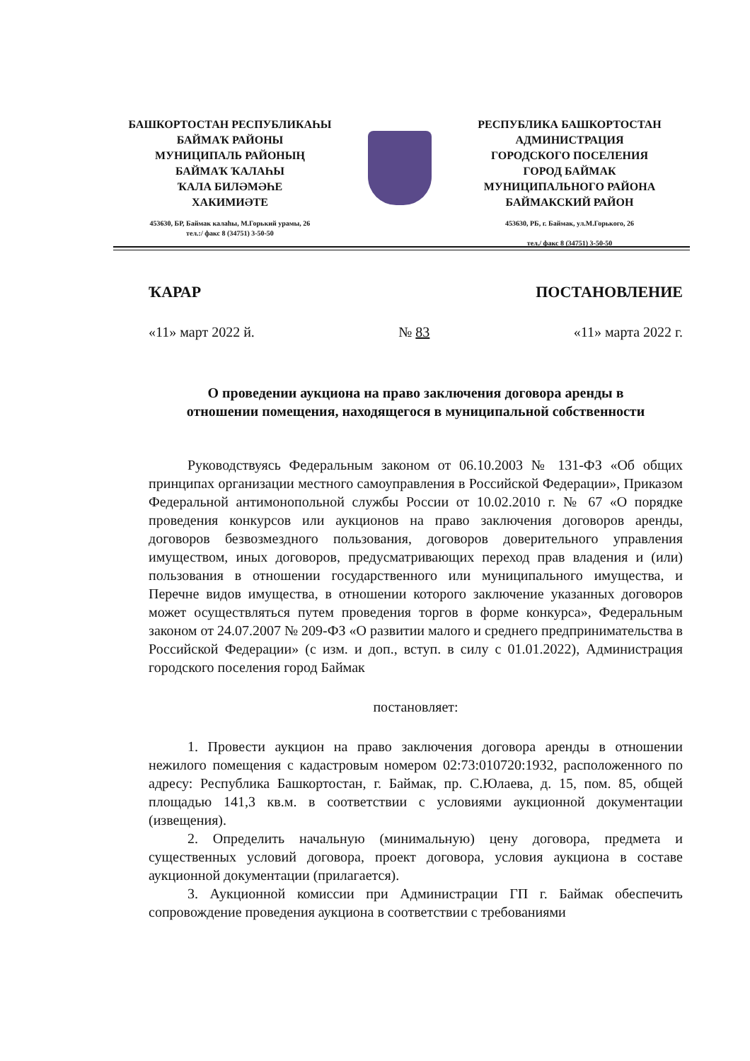БАШКОРТОСТАН РЕСПУБЛИКАҺЫ
БАЙМАҠ РАЙОНЫ
МУНИЦИПАЛЬ РАЙОНЫҢ
БАЙМАҠ ҠАЛАҺЫ
ҠАЛА БИЛӘМӘҺЕ
ХАКИМИӘТЕ
453630, БР, Баймак калаһы, М.Горький урамы, 26
тел.:/ факс 8 (34751) 3-50-50
РЕСПУБЛИКА БАШКОРТОСТАН
АДМИНИСТРАЦИЯ
ГОРОДСКОГО ПОСЕЛЕНИЯ
ГОРОД БАЙМАК
МУНИЦИПАЛЬНОГО РАЙОНА
БАЙМАКСКИЙ РАЙОН
453630, РБ, г. Баймак, ул.М.Горького, 26
тел./ факс 8 (34751) 3-50-50
ҠАРАР ПОСТАНОВЛЕНИЕ
«11» март 2022 й. № 83 «11» марта 2022 г.
О проведении аукциона на право заключения договора аренды в
отношении помещения, находящегося в муниципальной собственности
Руководствуясь Федеральным законом от 06.10.2003 № 131-ФЗ «Об общих принципах организации местного самоуправления в Российской Федерации», Приказом Федеральной антимонопольной службы России от 10.02.2010 г. № 67 «О порядке проведения конкурсов или аукционов на право заключения договоров аренды, договоров безвозмездного пользования, договоров доверительного управления имуществом, иных договоров, предусматривающих переход прав владения и (или) пользования в отношении государственного или муниципального имущества, и Перечне видов имущества, в отношении которого заключение указанных договоров может осуществляться путем проведения торгов в форме конкурса», Федеральным законом от 24.07.2007 № 209-ФЗ «О развитии малого и среднего предпринимательства в Российской Федерации» (с изм. и доп., вступ. в силу с 01.01.2022), Администрация городского поселения город Баймак
постановляет:
1. Провести аукцион на право заключения договора аренды в отношении нежилого помещения с кадастровым номером 02:73:010720:1932, расположенного по адресу: Республика Башкортостан, г. Баймак, пр. С.Юлаева, д. 15, пом. 85, общей площадью 141,3 кв.м. в соответствии с условиями аукционной документации (извещения).
2. Определить начальную (минимальную) цену договора, предмета и существенных условий договора, проект договора, условия аукциона в составе аукционной документации (прилагается).
3. Аукционной комиссии при Администрации ГП г. Баймак обеспечить сопровождение проведения аукциона в соответствии с требованиями